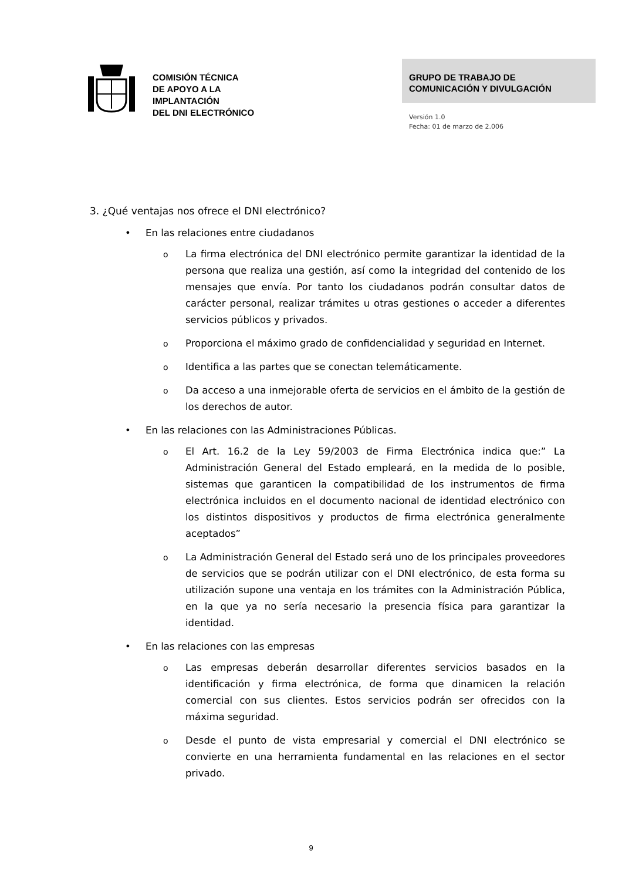COMISIÓN TÉCNICA
DE APOYO A LA
IMPLANTACIÓN
DEL DNI ELECTRÓNICO
GRUPO DE TRABAJO DE
COMUNICACIÓN Y DIVULGACIÓN
Versión 1.0
Fecha: 01 de marzo de 2.006
3. ¿Qué ventajas nos ofrece el DNI electrónico?
• En las relaciones entre ciudadanos
o La firma electrónica del DNI electrónico permite garantizar la identidad de la persona que realiza una gestión, así como la integridad del contenido de los mensajes que envía. Por tanto los ciudadanos podrán consultar datos de carácter personal, realizar trámites u otras gestiones o acceder a diferentes servicios públicos y privados.
o Proporciona el máximo grado de confidencialidad y seguridad en Internet.
o Identifica a las partes que se conectan telemáticamente.
o Da acceso a una inmejorable oferta de servicios en el ámbito de la gestión de los derechos de autor.
• En las relaciones con las Administraciones Públicas.
o El Art. 16.2 de la Ley 59/2003 de Firma Electrónica indica que:” La Administración General del Estado empleará, en la medida de lo posible, sistemas que garanticen la compatibilidad de los instrumentos de firma electrónica incluidos en el documento nacional de identidad electrónico con los distintos dispositivos y productos de firma electrónica generalmente aceptados”
o La Administración General del Estado será uno de los principales proveedores de servicios que se podrán utilizar con el DNI electrónico, de esta forma su utilización supone una ventaja en los trámites con la Administración Pública, en la que ya no sería necesario la presencia física para garantizar la identidad.
• En las relaciones con las empresas
o Las empresas deberán desarrollar diferentes servicios basados en la identificación y firma electrónica, de forma que dinamicen la relación comercial con sus clientes. Estos servicios podrán ser ofrecidos con la máxima seguridad.
o Desde el punto de vista empresarial y comercial el DNI electrónico se convierte en una herramienta fundamental en las relaciones en el sector privado.
9